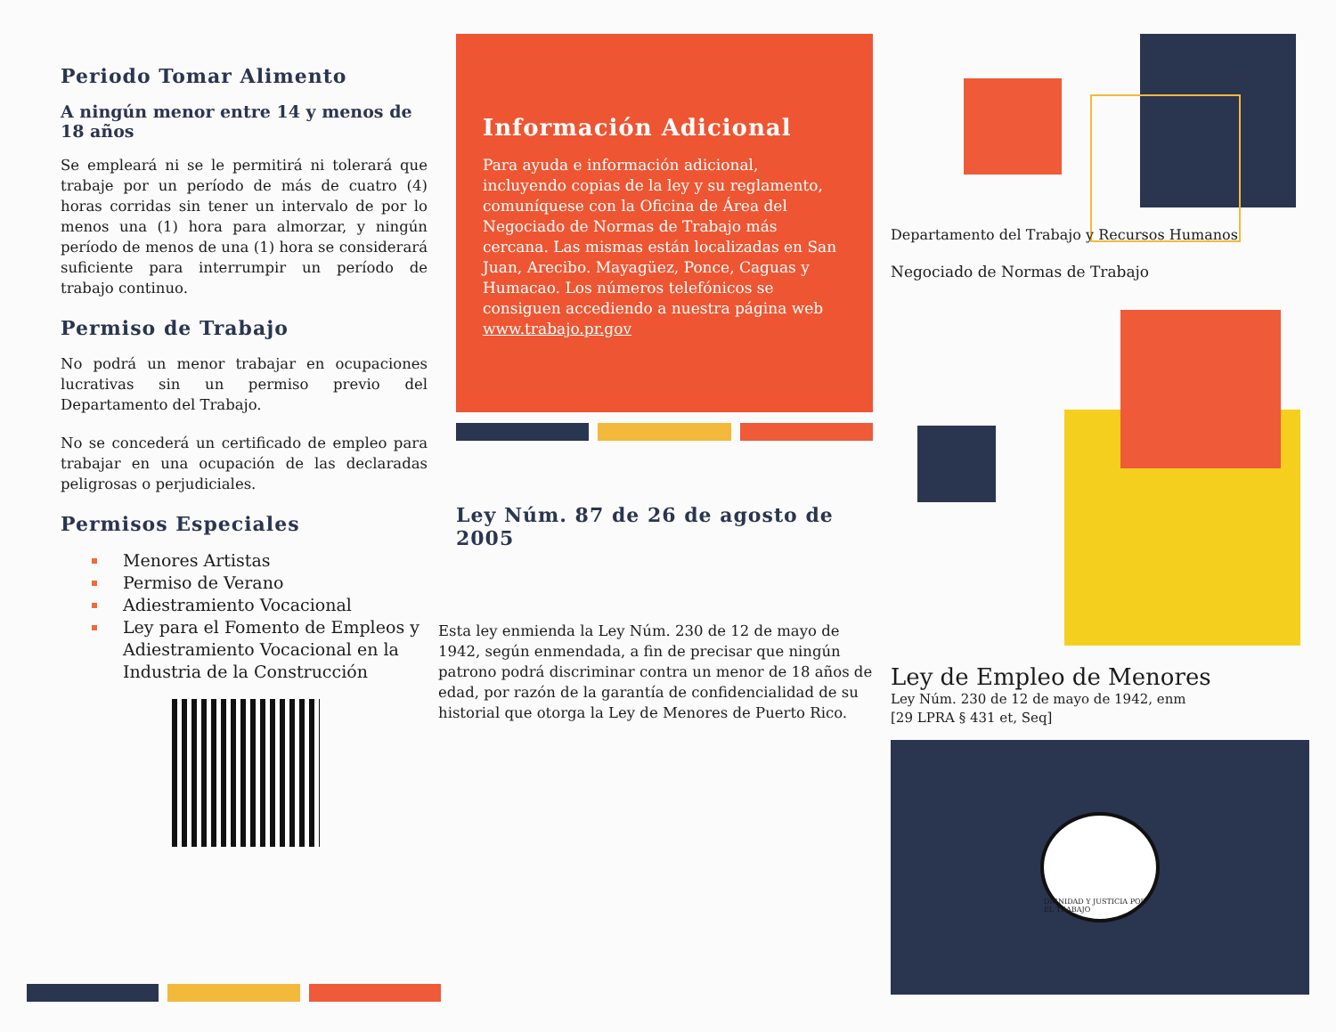Periodo Tomar Alimento
A ningún menor entre 14 y menos de 18 años
Se empleará ni se le permitirá ni tolerará que trabaje por un período de más de cuatro (4) horas corridas sin tener un intervalo de por lo menos una (1) hora para almorzar, y ningún período de menos de una (1) hora se considerará suficiente para interrumpir un período de trabajo continuo.
Permiso de Trabajo
No podrá un menor trabajar en ocupaciones lucrativas sin un permiso previo del Departamento del Trabajo.
No se concederá un certificado de empleo para trabajar en una ocupación de las declaradas peligrosas o perjudiciales.
Permisos Especiales
Menores Artistas
Permiso de Verano
Adiestramiento Vocacional
Ley para el Fomento de Empleos y Adiestramiento Vocacional en la Industria de la Construcción
Información Adicional
Para ayuda e información adicional, incluyendo copias de la ley y su reglamento, comuníquese con la Oficina de Área del Negociado de Normas de Trabajo más cercana. Las mismas están localizadas en San Juan, Arecibo. Mayagüez, Ponce, Caguas y Humacao. Los números telefónicos se consiguen accediendo a nuestra página web www.trabajo.pr.gov
Ley Núm. 87 de 26 de agosto de 2005
Esta ley enmienda la Ley Núm. 230 de 12 de mayo de 1942, según enmendada, a fin de precisar que ningún patrono podrá discriminar contra un menor de 18 años de edad, por razón de la garantía de confidencialidad de su historial que otorga la Ley de Menores de Puerto Rico.
Departamento del Trabajo y Recursos Humanos
Negociado de Normas de Trabajo
Ley de Empleo de Menores
Ley Núm. 230 de 12 de mayo de 1942, enm
[29 LPRA § 431 et, Seq]
DIGNIDAD Y JUSTICIA POR EL TRABAJO